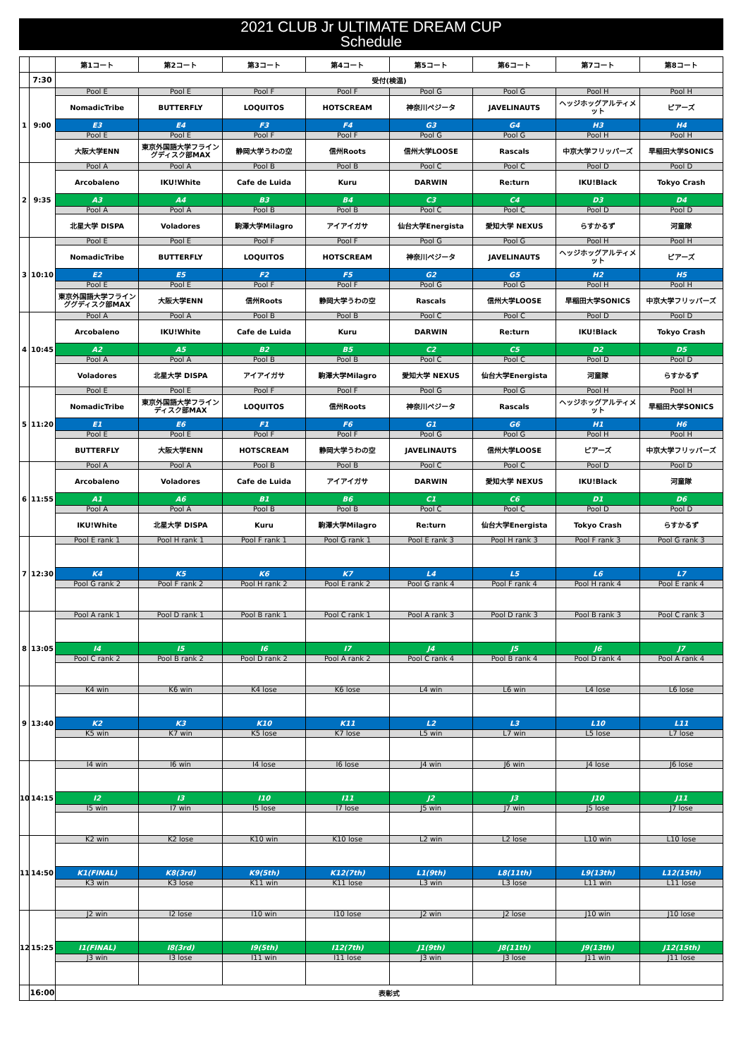2021 CLUB Jr ULTIMATE DREAM CUP
Schedule
| | | 第1コート | 第2コート | 第3コート | 第4コート | 第5コート | 第6コート | 第7コート | 第8コート |
| --- | --- | --- | --- | --- | --- | --- | --- | --- | --- |
| | 7:30 | 受付(検温) | | | | | | | |
| 1 | 9:00 | Pool E | Pool E | Pool F | Pool F | Pool G | Pool G | Pool H | Pool H |
| | | NomadicTribe | BUTTERFLY | LOQUITOS | HOTSCREAM | 神奈川ペジータ | JAVELINAUTS | ヘッジホッグアルティメット | ピアーズ |
| | | E3 | E4 | F3 | F4 | G3 | G4 | H3 | H4 |
| | | Pool E | Pool E | Pool F | Pool F | Pool G | Pool G | Pool H | Pool H |
| | | 大阪大学ENN | 東京外国語大学フライングディスク部MAX | 静岡大学うわの空 | 信州Roots | 信州大学LOOSE | Rascals | 中京大学フリッパーズ | 早稲田大学SONICS |
| 2 | 9:35 | Pool A | Pool A | Pool B | Pool B | Pool C | Pool C | Pool D | Pool D |
| | | Arcobaleno | IKU!White | Cafe de Luida | Kuru | DARWIN | Re:turn | IKU!Black | Tokyo Crash |
| | | A3 | A4 | B3 | B4 | C3 | C4 | D3 | D4 |
| | | Pool A | Pool A | Pool B | Pool B | Pool C | Pool C | Pool D | Pool D |
| | | 北星大学 DISPA | Voladores | 駒澤大学Milagro | アイアイガサ | 仙台大学Energista | 愛知大学 NEXUS | らすかるず | 河童隊 |
| 3 | 10:10 | Pool E | Pool E | Pool F | Pool F | Pool G | Pool G | Pool H | Pool H |
| | | NomadicTribe | BUTTERFLY | LOQUITOS | HOTSCREAM | 神奈川ペジータ | JAVELINAUTS | ヘッジホッグアルティメット | ピアーズ |
| | | E2 | E5 | F2 | F5 | G2 | G5 | H2 | H5 |
| | | Pool E | Pool E | Pool F | Pool F | Pool G | Pool G | Pool H | Pool H |
| | | 東京外国語大学フラインググディスク部MAX | 大阪大学ENN | 信州Roots | 静岡大学うわの空 | Rascals | 信州大学LOOSE | 早稲田大学SONICS | 中京大学フリッパーズ |
| 4 | 10:45 | Pool A | Pool A | Pool B | Pool B | Pool C | Pool C | Pool D | Pool D |
| | | Arcobaleno | IKU!White | Cafe de Luida | Kuru | DARWIN | Re:turn | IKU!Black | Tokyo Crash |
| | | A2 | A5 | B2 | B5 | C2 | C5 | D2 | D5 |
| | | Pool A | Pool A | Pool B | Pool B | Pool C | Pool C | Pool D | Pool D |
| | | Voladores | 北星大学 DISPA | アイアイガサ | 駒澤大学Milagro | 愛知大学 NEXUS | 仙台大学Energista | 河童隊 | らすかるず |
| 5 | 11:20 | Pool E | Pool E | Pool F | Pool F | Pool G | Pool G | Pool H | Pool H |
| | | NomadicTribe | 東京外国語大学フラインディスク部MAX | LOQUITOS | 信州Roots | 神奈川ペジータ | Rascals | ヘッジホッグアルティメット | 早稲田大学SONICS |
| | | E1 | E6 | F1 | F6 | G1 | G6 | H1 | H6 |
| | | Pool E | Pool E | Pool F | Pool F | Pool G | Pool G | Pool H | Pool H |
| | | BUTTERFLY | 大阪大学ENN | HOTSCREAM | 静岡大学うわの空 | JAVELINAUTS | 信州大学LOOSE | ピアーズ | 中京大学フリッパーズ |
| 6 | 11:55 | Pool A | Pool A | Pool B | Pool B | Pool C | Pool C | Pool D | Pool D |
| | | Arcobaleno | Voladores | Cafe de Luida | アイアイガサ | DARWIN | 愛知大学 NEXUS | IKU!Black | 河童隊 |
| | | A1 | A6 | B1 | B6 | C1 | C6 | D1 | D6 |
| | | Pool A | Pool A | Pool B | Pool B | Pool C | Pool C | Pool D | Pool D |
| | | IKU!White | 北星大学 DISPA | Kuru | 駒澤大学Milagro | Re:turn | 仙台大学Energista | Tokyo Crash | らすかるず |
| 7 | 12:30 | Pool E rank 1 | Pool H rank 1 | Pool F rank 1 | Pool G rank 1 | Pool E rank 3 | Pool H rank 3 | Pool F rank 3 | Pool G rank 3 |
| | | K4 | K5 | K6 | K7 | L4 | L5 | L6 | L7 |
| | | Pool G rank 2 | Pool F rank 2 | Pool H rank 2 | Pool E rank 2 | Pool G rank 4 | Pool F rank 4 | Pool H rank 4 | Pool E rank 4 |
| 8 | 13:05 | Pool A rank 1 | Pool D rank 1 | Pool B rank 1 | Pool C rank 1 | Pool A rank 3 | Pool D rank 3 | Pool B rank 3 | Pool C rank 3 |
| | | I4 | I5 | I6 | I7 | J4 | J5 | J6 | J7 |
| | | Pool C rank 2 | Pool B rank 2 | Pool D rank 2 | Pool A rank 2 | Pool C rank 4 | Pool B rank 4 | Pool D rank 4 | Pool A rank 4 |
| 9 | 13:40 | K4 win | K6 win | K4 lose | K6 lose | L4 win | L6 win | L4 lose | L6 lose |
| | | K2 | K3 | K10 | K11 | L2 | L3 | L10 | L11 |
| | | K5 win | K7 win | K5 lose | K7 lose | L5 win | L7 win | L5 lose | L7 lose |
| 10 | 14:15 | I4 win | I6 win | I4 lose | I6 lose | J4 win | J6 win | J4 lose | J6 lose |
| | | I2 | I3 | I10 | I11 | J2 | J3 | J10 | J11 |
| | | I5 win | I7 win | I5 lose | I7 lose | J5 win | J7 win | J5 lose | J7 lose |
| 11 | 14:50 | K2 win | K2 lose | K10 win | K10 lose | L2 win | L2 lose | L10 win | L10 lose |
| | | K1(FINAL) | K8(3rd) | K9(5th) | K12(7th) | L1(9th) | L8(11th) | L9(13th) | L12(15th) |
| | | K3 win | K3 lose | K11 win | K11 lose | L3 win | L3 lose | L11 win | L11 lose |
| 12 | 15:25 | J2 win | I2 lose | I10 win | I10 lose | J2 win | J2 lose | J10 win | J10 lose |
| | | I1(FINAL) | I8(3rd) | I9(5th) | I12(7th) | J1(9th) | J8(11th) | J9(13th) | J12(15th) |
| | | J3 win | I3 lose | I11 win | I11 lose | J3 win | J3 lose | J11 win | J11 lose |
| | 16:00 | 表彰式 | | | | | | | |